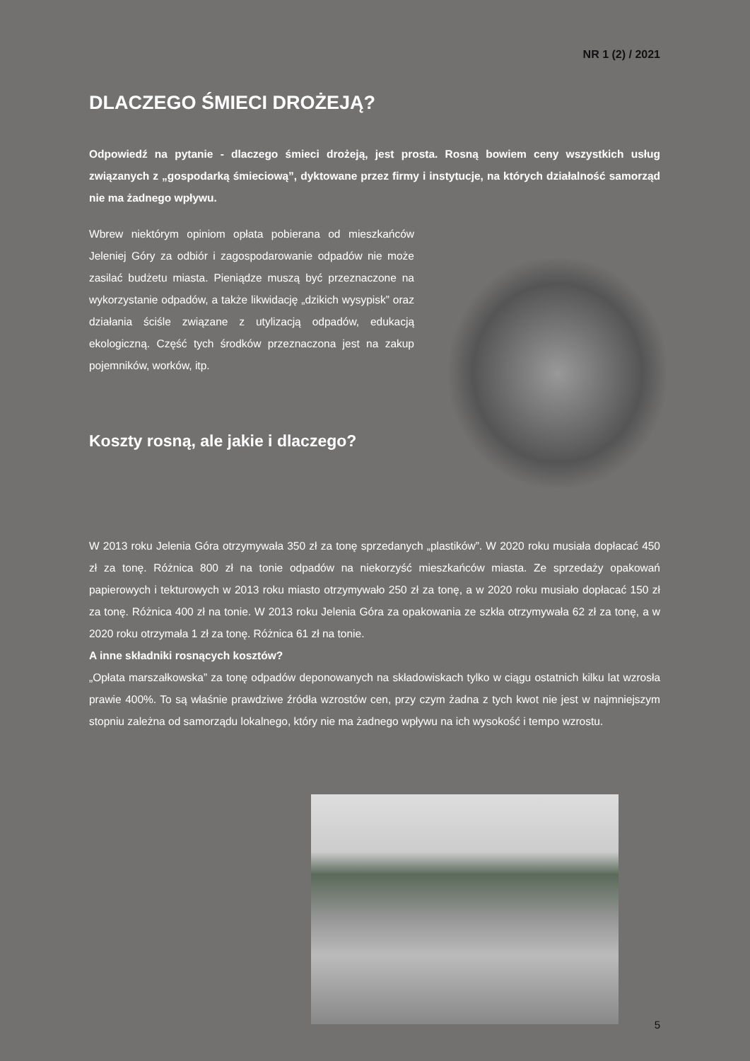NR 1 (2) / 2021
DLACZEGO ŚMIECI DROŻEJĄ?
Odpowiedź na pytanie - dlaczego śmieci drożeją, jest prosta. Rosną bowiem ceny wszystkich usług związanych z „gospodarką śmieciową”, dyktowane przez firmy i instytucje, na których działalność samorząd nie ma żadnego wpływu.
Wbrew niektórym opiniom opłata pobierana od mieszkańców Jeleniej Góry za odbiór i zagospodarowanie odpadów nie może zasilać budżetu miasta. Pieniądze muszą być przeznaczone na wykorzystanie odpadów, a także likwidację „dzikich wysypisk” oraz działania ściśle związane z utylizacją odpadów, edukacją ekologiczną. Część tych środków przeznaczona jest na zakup pojemników, worków, itp.
Koszty rosną, ale jakie i dlaczego?
W 2013 roku Jelenia Góra otrzymywała 350 zł za tonę sprzedanych „plastików”. W 2020 roku musiała dopłacać 450 zł za tonę. Różnica 800 zł na tonie odpadów na niekorzyść mieszkańców miasta. Ze sprzedaży opakowań papierowych i tekturowych w 2013 roku miasto otrzymywało 250 zł za tonę, a w 2020 roku musiało dopłacać 150 zł za tonę. Różnica 400 zł na tonie. W 2013 roku Jelenia Góra za opakowania ze szkła otrzymywała 62 zł za tonę, a w 2020 roku otrzymała 1 zł za tonę. Różnica 61 zł na tonie.
A inne składniki rosnących kosztów?
„Opłata marszałkowska” za tonę odpadów deponowanych na składowiskach tylko w ciągu ostatnich kilku lat wzrosła prawie 400%. To są właśnie prawdziwe źródła wzrostów cen, przy czym żadna z tych kwot nie jest w najmniejszym stopniu zależna od samorządu lokalnego, który nie ma żadnego wpływu na ich wysokość i tempo wzrostu.
5